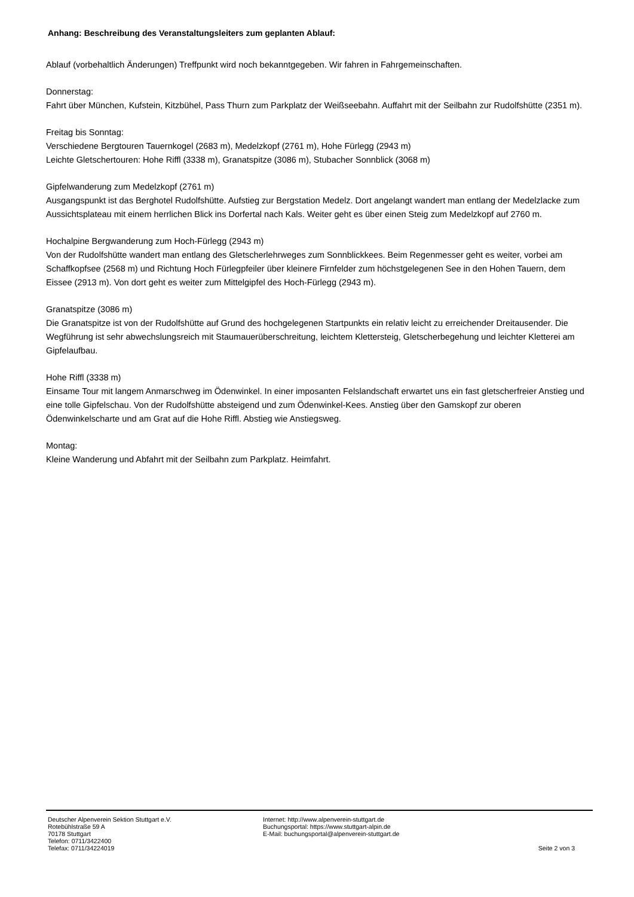Anhang: Beschreibung des Veranstaltungsleiters zum geplanten Ablauf:
Ablauf (vorbehaltlich Änderungen) Treffpunkt wird noch bekanntgegeben. Wir fahren in Fahrgemeinschaften.
Donnerstag:
Fahrt über München, Kufstein, Kitzbühel, Pass Thurn zum Parkplatz der Weißseebahn. Auffahrt mit der Seilbahn zur Rudolfshütte (2351 m).
Freitag bis Sonntag:
Verschiedene Bergtouren Tauernkogel (2683 m), Medelzkopf (2761 m), Hohe Fürlegg (2943 m)
Leichte Gletschertouren: Hohe Riffl (3338 m), Granatspitze (3086 m), Stubacher Sonnblick (3068 m)
Gipfelwanderung zum Medelzkopf (2761 m)
Ausgangspunkt ist das Berghotel Rudolfshütte. Aufstieg zur Bergstation Medelz. Dort angelangt wandert man entlang der Medelzlacke zum Aussichtsplateau mit einem herrlichen Blick ins Dorfertal nach Kals. Weiter geht es über einen Steig zum Medelzkopf auf 2760 m.
Hochalpine Bergwanderung zum Hoch-Fürlegg (2943 m)
Von der Rudolfshütte wandert man entlang des Gletscherlehrweges zum Sonnblickkees. Beim Regenmesser geht es weiter, vorbei am Schaffkopfsee (2568 m) und Richtung Hoch Fürlegpfeiler über kleinere Firnfelder zum höchstgelegenen See in den Hohen Tauern, dem Eissee (2913 m). Von dort geht es weiter zum Mittelgipfel des Hoch-Fürlegg (2943 m).
Granatspitze (3086 m)
Die Granatspitze ist von der Rudolfshütte auf Grund des hochgelegenen Startpunkts ein relativ leicht zu erreichender Dreitausender. Die Wegführung ist sehr abwechslungsreich mit Staumauerüberschreitung, leichtem Klettersteig, Gletscherbegehung und leichter Kletterei am Gipfelaufbau.
Hohe Riffl (3338 m)
Einsame Tour mit langem Anmarschweg im Ödenwinkel. In einer imposanten Felslandschaft erwartet uns ein fast gletscherfreier Anstieg und eine tolle Gipfelschau. Von der Rudolfshütte absteigend und zum Ödenwinkel-Kees. Anstieg über den Gamskopf zur oberen Ödenwinkelscharte und am Grat auf die Hohe Riffl. Abstieg wie Anstiegsweg.
Montag:
Kleine Wanderung und Abfahrt mit der Seilbahn zum Parkplatz. Heimfahrt.
Deutscher Alpenverein Sektion Stuttgart e.V.
Rotebühlstraße 59 A
70178 Stuttgart
Telefon: 0711/3422400
Telefax: 0711/34224019
Internet: http://www.alpenverein-stuttgart.de
Buchungsportal: https://www.stuttgart-alpin.de
E-Mail: buchungsportal@alpenverein-stuttgart.de
Seite 2 von 3